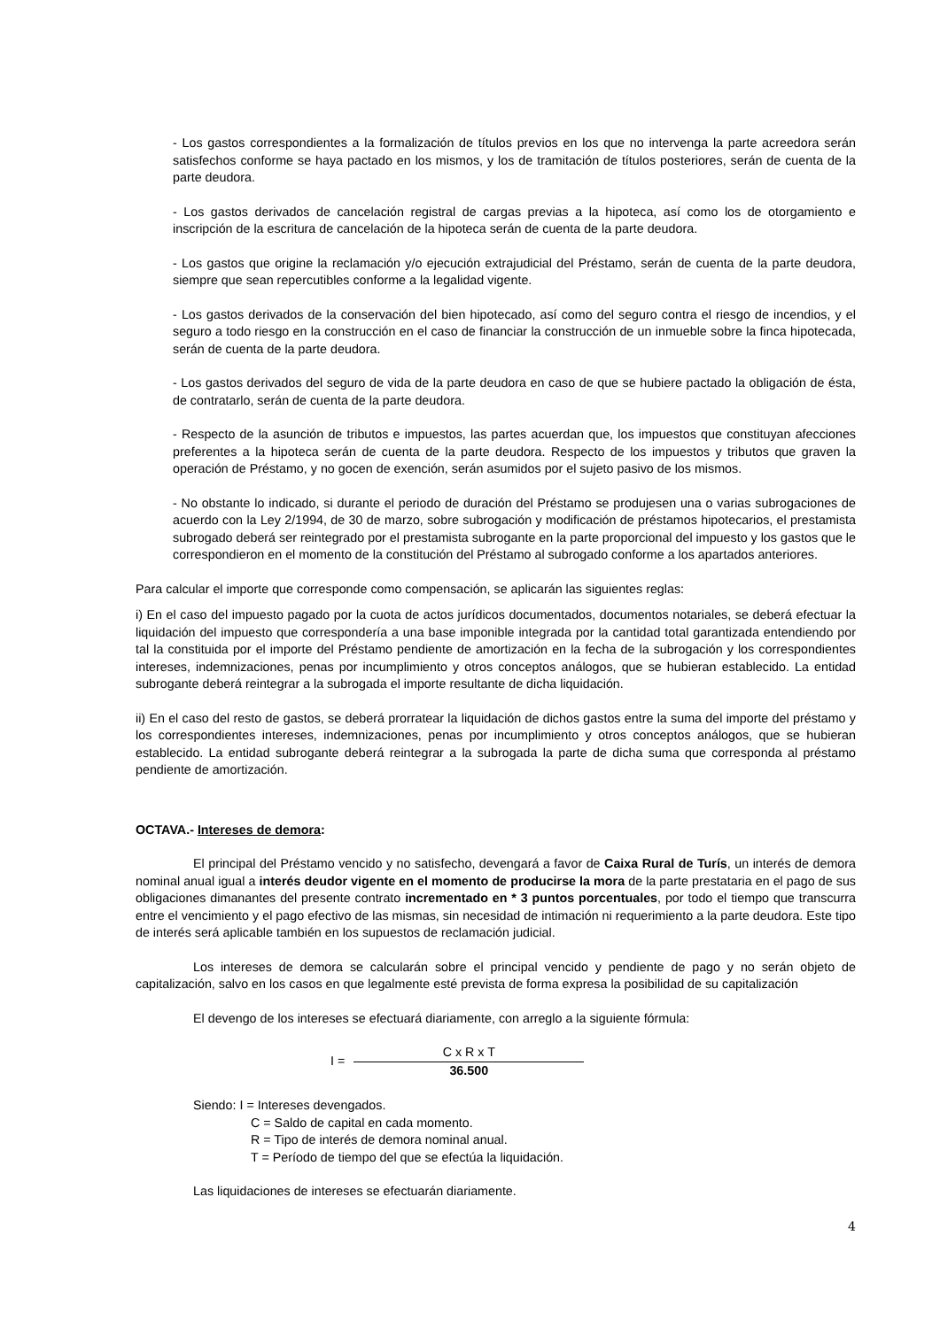- Los gastos correspondientes a la formalización de títulos previos en los que no intervenga la parte acreedora serán satisfechos conforme se haya pactado en los mismos, y los de tramitación de títulos posteriores, serán de cuenta de la parte deudora.
- Los gastos derivados de cancelación registral de cargas previas a la hipoteca, así como los de otorgamiento e inscripción de la escritura de cancelación de la hipoteca serán de cuenta de la parte deudora.
- Los gastos que origine la reclamación y/o ejecución extrajudicial del Préstamo, serán de cuenta de la parte deudora, siempre que sean repercutibles conforme a la legalidad vigente.
- Los gastos derivados de la conservación del bien hipotecado, así como del seguro contra el riesgo de incendios, y el seguro a todo riesgo en la construcción en el caso de financiar la construcción de un inmueble sobre la finca hipotecada, serán de cuenta de la parte deudora.
- Los gastos derivados del seguro de vida de la parte deudora en caso de que se hubiere pactado la obligación de ésta, de contratarlo, serán de cuenta de la parte deudora.
- Respecto de la asunción de tributos e impuestos, las partes acuerdan que, los impuestos que constituyan afecciones preferentes a la hipoteca serán de cuenta de la parte deudora. Respecto de los impuestos y tributos que graven la operación de Préstamo, y no gocen de exención, serán asumidos por el sujeto pasivo de los mismos.
- No obstante lo indicado, si durante el periodo de duración del Préstamo se produjesen una o varias subrogaciones de acuerdo con la Ley 2/1994, de 30 de marzo, sobre subrogación y modificación de préstamos hipotecarios, el prestamista subrogado deberá ser reintegrado por el prestamista subrogante en la parte proporcional del impuesto y los gastos que le correspondieron en el momento de la constitución del Préstamo al subrogado conforme a los apartados anteriores.
Para calcular el importe que corresponde como compensación, se aplicarán las siguientes reglas:
i) En el caso del impuesto pagado por la cuota de actos jurídicos documentados, documentos notariales, se deberá efectuar la liquidación del impuesto que correspondería a una base imponible integrada por la cantidad total garantizada entendiendo por tal la constituida por el importe del Préstamo pendiente de amortización en la fecha de la subrogación y los correspondientes intereses, indemnizaciones, penas por incumplimiento y otros conceptos análogos, que se hubieran establecido. La entidad subrogante deberá reintegrar a la subrogada el importe resultante de dicha liquidación.
ii) En el caso del resto de gastos, se deberá prorratear la liquidación de dichos gastos entre la suma del importe del préstamo y los correspondientes intereses, indemnizaciones, penas por incumplimiento y otros conceptos análogos, que se hubieran establecido. La entidad subrogante deberá reintegrar a la subrogada la parte de dicha suma que corresponda al préstamo pendiente de amortización.
OCTAVA.- Intereses de demora:
El principal del Préstamo vencido y no satisfecho, devengará a favor de Caixa Rural de Turís, un interés de demora nominal anual igual a interés deudor vigente en el momento de producirse la mora de la parte prestataria en el pago de sus obligaciones dimanantes del presente contrato incrementado en * 3 puntos porcentuales, por todo el tiempo que transcurra entre el vencimiento y el pago efectivo de las mismas, sin necesidad de intimación ni requerimiento a la parte deudora. Este tipo de interés será aplicable también en los supuestos de reclamación judicial.
Los intereses de demora se calcularán sobre el principal vencido y pendiente de pago y no serán objeto de capitalización, salvo en los casos en que legalmente esté prevista de forma expresa la posibilidad de su capitalización
El devengo de los intereses se efectuará diariamente, con arreglo a la siguiente fórmula:
I =
C x R x T
36.500
Siendo: I = Intereses devengados.
C = Saldo de capital en cada momento.
R = Tipo de interés de demora nominal anual.
T = Período de tiempo del que se efectúa la liquidación.
Las liquidaciones de intereses se efectuarán diariamente.
4